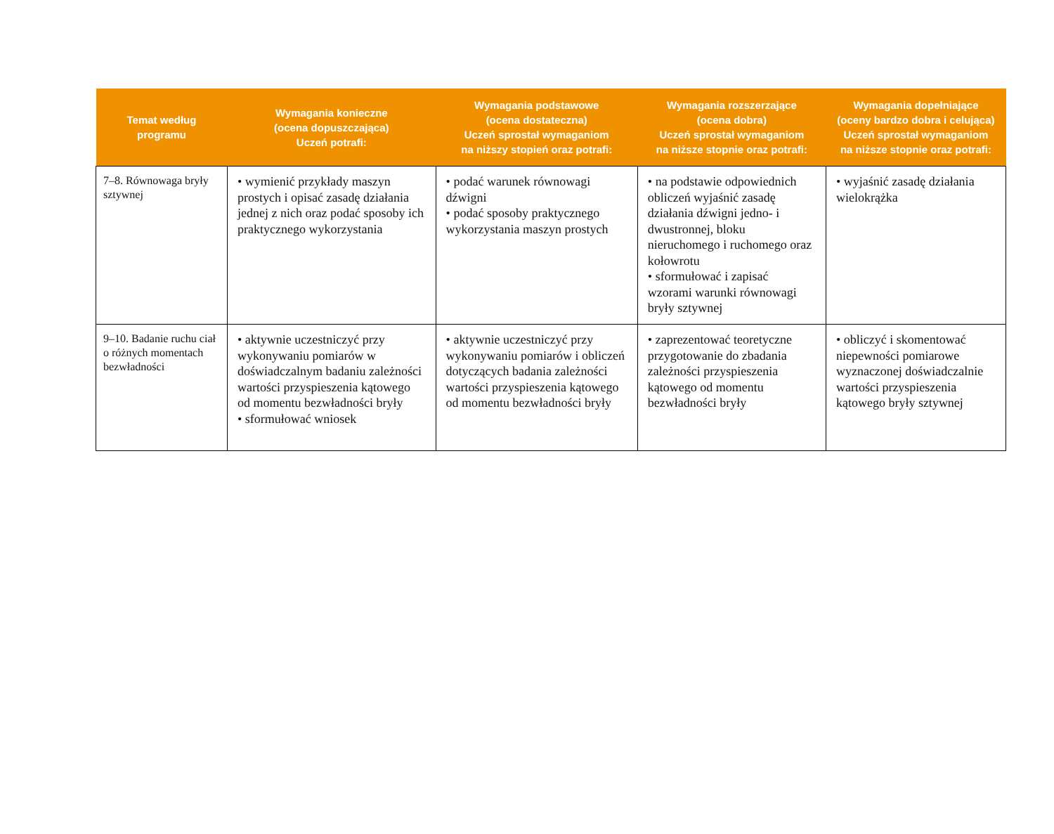| Temat według programu | Wymagania konieczne (ocena dopuszczająca) Uczeń potrafi: | Wymagania podstawowe (ocena dostateczna) Uczeń sprostał wymaganiom na niższy stopień oraz potrafi: | Wymagania rozszerzające (ocena dobra) Uczeń sprostał wymaganiom na niższe stopnie oraz potrafi: | Wymagania dopełniające (oceny bardzo dobra i celująca) Uczeń sprostał wymaganiom na niższe stopnie oraz potrafi: |
| --- | --- | --- | --- | --- |
| 7–8. Równowaga bryły sztywnej | • wymienić przykłady maszyn prostych i opisać zasadę działania jednej z nich oraz podać sposoby ich praktycznego wykorzystania | • podać warunek równowagi dźwigni • podać sposoby praktycznego wykorzystania maszyn prostych | • na podstawie odpowiednich obliczeń wyjaśnić zasadę działania dźwigni jedno- i dwustronnej, bloku nieruchomego i ruchomego oraz kołowrotu • sformułować i zapisać wzorami warunki równowagi bryły sztywnej | • wyjaśnić zasadę działania wielokrążka |
| 9–10. Badanie ruchu ciał o różnych momentach bezwładności | • aktywnie uczestniczyć przy wykonywaniu pomiarów w doświadczalnym badaniu zależności wartości przyspieszenia kątowego od momentu bezwładności bryły • sformułować wniosek | • aktywnie uczestniczyć przy wykonywaniu pomiarów i obliczeń dotyczących badania zależności wartości przyspieszenia kątowego od momentu bezwładności bryły | • zaprezentować teoretyczne przygotowanie do zbadania zależności przyspieszenia kątowego od momentu bezwładności bryły | • obliczyć i skomentować niepewności pomiarowe wyznaczonej doświadczalnie wartości przyspieszenia kątowego bryły sztywnej |